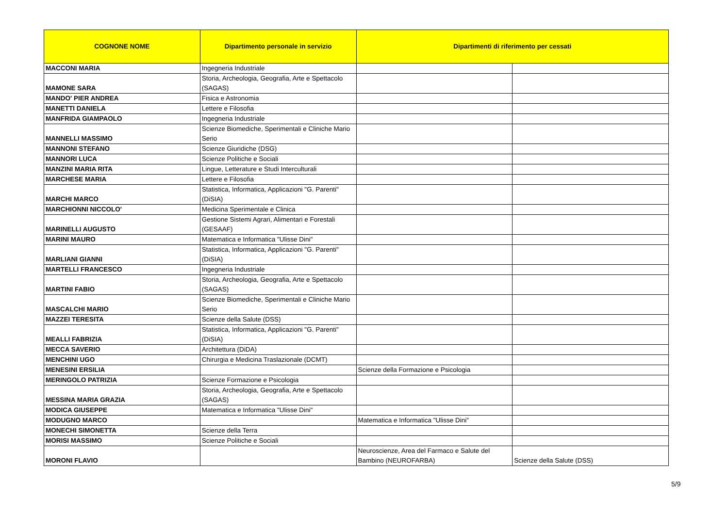| COGNONE NOME | Dipartimento personale in servizio | Dipartimenti di riferimento per cessati | |
| --- | --- | --- | --- |
| MACCONI MARIA | Ingegneria Industriale | | |
| MAMONE SARA | Storia, Archeologia, Geografia, Arte e Spettacolo (SAGAS) | | |
| MANDO' PIER ANDREA | Fisica e Astronomia | | |
| MANETTI DANIELA | Lettere e Filosofia | | |
| MANFRIDA GIAMPAOLO | Ingegneria Industriale | | |
| MANNELLI MASSIMO | Scienze Biomediche, Sperimentali e Cliniche Mario Serio | | |
| MANNONI STEFANO | Scienze Giuridiche (DSG) | | |
| MANNORI LUCA | Scienze Politiche e Sociali | | |
| MANZINI MARIA RITA | Lingue, Letterature e Studi Interculturali | | |
| MARCHESE MARIA | Lettere e Filosofia | | |
| MARCHI MARCO | Statistica, Informatica, Applicazioni "G. Parenti" (DiSIA) | | |
| MARCHIONNI NICCOLO' | Medicina Sperimentale e Clinica | | |
| MARINELLI AUGUSTO | Gestione Sistemi Agrari, Alimentari e Forestali (GESAAF) | | |
| MARINI MAURO | Matematica e Informatica "Ulisse Dini" | | |
| MARLIANI GIANNI | Statistica, Informatica, Applicazioni "G. Parenti" (DiSIA) | | |
| MARTELLI FRANCESCO | Ingegneria Industriale | | |
| MARTINI FABIO | Storia, Archeologia, Geografia, Arte e Spettacolo (SAGAS) | | |
| MASCALCHI MARIO | Scienze Biomediche, Sperimentali e Cliniche Mario Serio | | |
| MAZZEI TERESITA | Scienze della Salute (DSS) | | |
| MEALLI FABRIZIA | Statistica, Informatica, Applicazioni "G. Parenti" (DiSIA) | | |
| MECCA SAVERIO | Architettura (DiDA) | | |
| MENCHINI UGO | Chirurgia e Medicina Traslazionale (DCMT) | | |
| MENESINI ERSILIA | | Scienze della Formazione e Psicologia | |
| MERINGOLO PATRIZIA | Scienze Formazione e Psicologia | | |
| MESSINA MARIA GRAZIA | Storia, Archeologia, Geografia, Arte e Spettacolo (SAGAS) | | |
| MODICA GIUSEPPE | Matematica e Informatica "Ulisse Dini" | | |
| MODUGNO MARCO | | Matematica e Informatica "Ulisse Dini" | |
| MONECHI SIMONETTA | Scienze della Terra | | |
| MORISI MASSIMO | Scienze Politiche e Sociali | | |
| MORONI FLAVIO | | Neuroscienze, Area del Farmaco e Salute del Bambino (NEUROFARBA) | Scienze della Salute (DSS) |
5/9